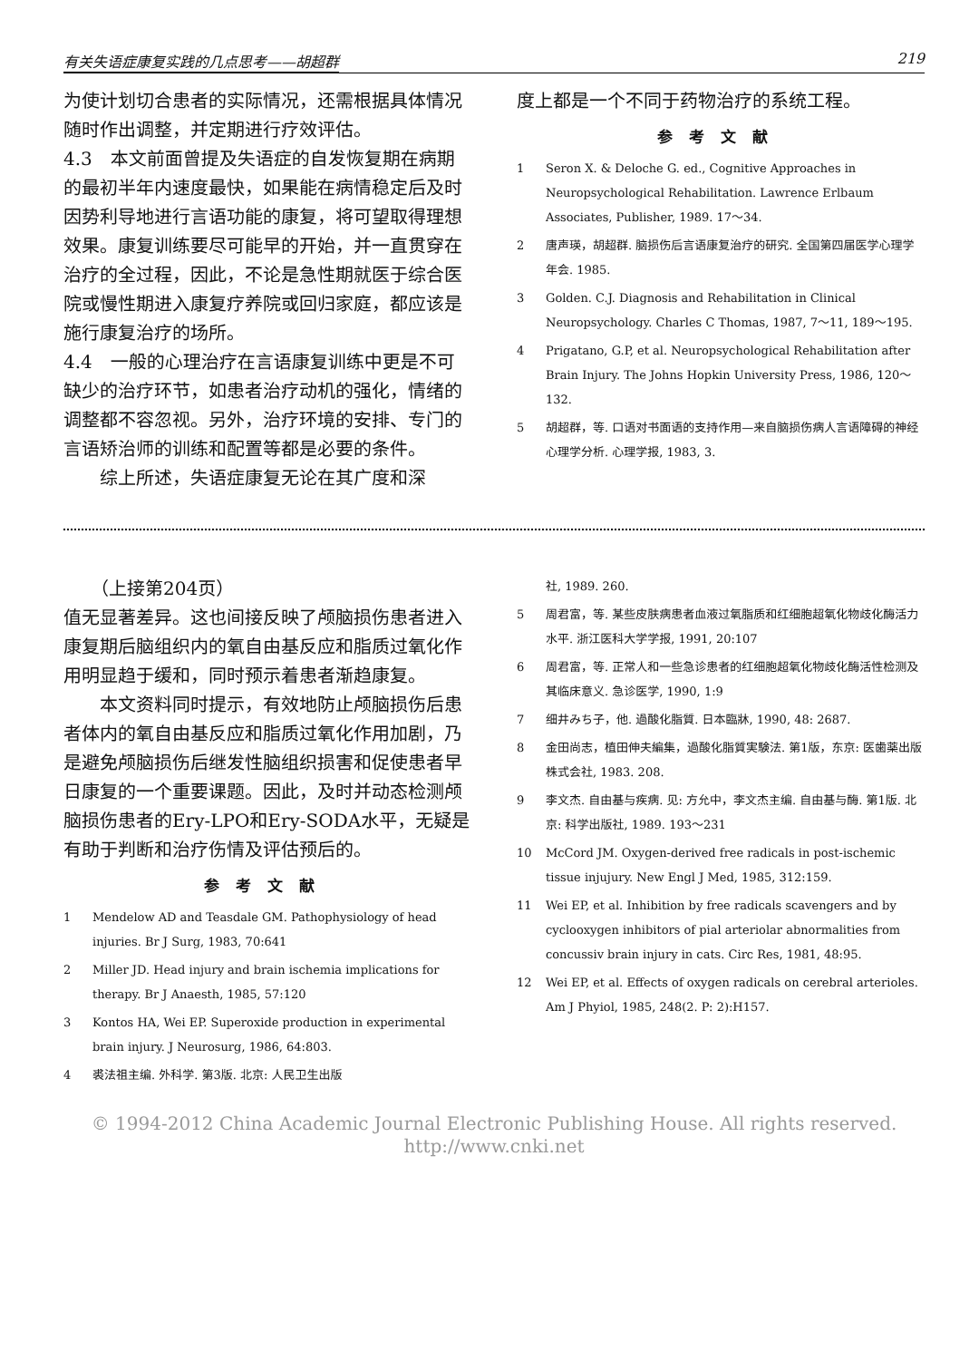有关失语症康复实践的几点思考——胡超群 219
为使计划切合患者的实际情况，还需根据具体情况随时作出调整，并定期进行疗效评估。
4.3　本文前面曾提及失语症的自发恢复期在病期的最初半年内速度最快，如果能在病情稳定后及时因势利导地进行言语功能的康复，将可望取得理想效果。康复训练要尽可能早的开始，并一直贯穿在治疗的全过程，因此，不论是急性期就医于综合医院或慢性期进入康复疗养院或回归家庭，都应该是施行康复治疗的场所。
4.4　一般的心理治疗在言语康复训练中更是不可缺少的治疗环节，如患者治疗动机的强化，情绪的调整都不容忽视。另外，治疗环境的安排、专门的言语矫治师的训练和配置等都是必要的条件。
　　综上所述，失语症康复无论在其广度和深
度上都是一个不同于药物治疗的系统工程。
参考文献
1 Seron X. & Deloche G. ed., Cognitive Approaches in Neuropsychological Rehabilitation. Lawrence Erlbaum Associates, Publisher, 1989. 17～34.
2 唐声瑛，胡超群. 脑损伤后言语康复治疗的研究. 全国第四届医学心理学年会. 1985.
3 Golden. C.J. Diagnosis and Rehabilitation in Clinical Neuropsychology. Charles C Thomas, 1987, 7～11, 189～195.
4 Prigatano, G.P, et al. Neuropsychological Rehabilitation after Brain Injury. The Johns Hopkin University Press, 1986, 120～132.
5 胡超群，等. 口语对书面语的支持作用—来自脑损伤病人言语障碍的神经心理学分析. 心理学报, 1983, 3.
　　（上接第204页）
值无显著差异。这也间接反映了颅脑损伤患者进入康复期后脑组织内的氧自由基反应和脂质过氧化作用明显趋于缓和，同时预示着患者渐趋康复。
　　本文资料同时提示，有效地防止颅脑损伤后患者体内的氧自由基反应和脂质过氧化作用加剧，乃是避免颅脑损伤后继发性脑组织损害和促使患者早日康复的一个重要课题。因此，及时并动态检测颅脑损伤患者的Ery-LPO和Ery-SODA水平，无疑是有助于判断和治疗伤情及评估预后的。
参考文献
1 Mendelow AD and Teasdale GM. Pathophysiology of head injuries. Br J Surg, 1983, 70:641
2 Miller JD. Head injury and brain ischemia implications for therapy. Br J Anaesth, 1985, 57:120
3 Kontos HA, Wei EP. Superoxide production in experimental brain injury. J Neurosurg, 1986, 64:803.
4 裘法祖主编. 外科学. 第3版. 北京: 人民卫生出版
社, 1989. 260.
5 周君富，等. 某些皮肤病患者血液过氧脂质和红细胞超氧化物歧化酶活力水平. 浙江医科大学学报, 1991, 20:107
6 周君富，等. 正常人和一些急诊患者的红细胞超氧化物歧化酶活性检测及其临床意义. 急诊医学, 1990, 1:9
7 细井みち子，他. 過酸化脂質. 日本臨牀, 1990, 48: 2687.
8 金田尚志，植田伸夫編集，過酸化脂質実験法. 第1版，东京: 医歯薬出版株式会社, 1983. 208.
9 李文杰. 自由基与疾病. 见: 方允中，李文杰主编. 自由基与酶. 第1版. 北京: 科学出版社, 1989. 193～231
10 McCord JM. Oxygen-derived free radicals in post-ischemic tissue injujury. New Engl J Med, 1985, 312:159.
11 Wei EP, et al. Inhibition by free radicals scavengers and by cyclooxygen inhibitors of pial arteriolar abnormalities from concussiv brain injury in cats. Circ Res, 1981, 48:95.
12 Wei EP, et al. Effects of oxygen radicals on cerebral arterioles. Am J Phyiol, 1985, 248(2. P: 2):H157.
© 1994-2012 China Academic Journal Electronic Publishing House. All rights reserved.　　http://www.cnki.net